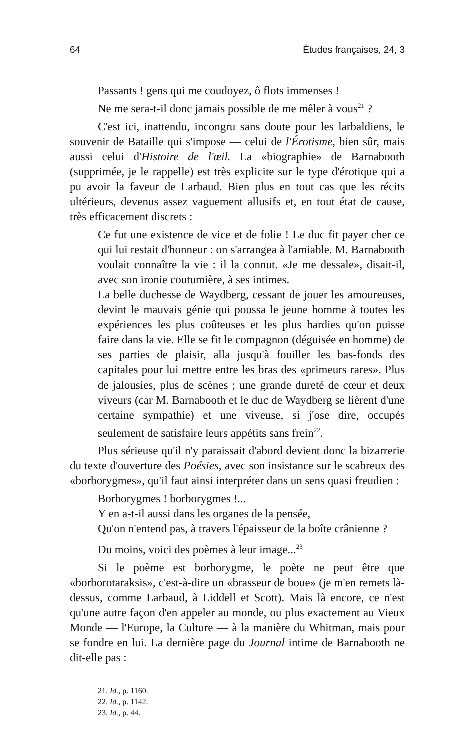64 Études françaises, 24, 3
Passants ! gens qui me coudoyez, ô flots immenses !
Ne me sera-t-il donc jamais possible de me mêler à vous<sup>21</sup> ?
C'est ici, inattendu, incongru sans doute pour les larbaldiens, le souvenir de Bataille qui s'impose — celui de l'Érotisme, bien sûr, mais aussi celui d'Histoire de l'œil. La «biographie» de Barnabooth (supprimée, je le rappelle) est très explicite sur le type d'érotique qui a pu avoir la faveur de Larbaud. Bien plus en tout cas que les récits ultérieurs, devenus assez vaguement allusifs et, en tout état de cause, très efficacement discrets :
Ce fut une existence de vice et de folie ! Le duc fit payer cher ce qui lui restait d'honneur : on s'arrangea à l'amiable. M. Barnabooth voulait connaître la vie : il la connut. «Je me dessale», disait-il, avec son ironie coutumière, à ses intimes.
La belle duchesse de Waydberg, cessant de jouer les amoureuses, devint le mauvais génie qui poussa le jeune homme à toutes les expériences les plus coûteuses et les plus hardies qu'on puisse faire dans la vie. Elle se fit le compagnon (déguisée en homme) de ses parties de plaisir, alla jusqu'à fouiller les bas-fonds des capitales pour lui mettre entre les bras des «primeurs rares». Plus de jalousies, plus de scènes ; une grande dureté de cœur et deux viveurs (car M. Barnabooth et le duc de Waydberg se lièrent d'une certaine sympathie) et une viveuse, si j'ose dire, occupés seulement de satisfaire leurs appétits sans frein<sup>22</sup>.
Plus sérieuse qu'il n'y paraissait d'abord devient donc la bizarrerie du texte d'ouverture des Poésies, avec son insistance sur le scabreux des «borborygmes», qu'il faut ainsi interpréter dans un sens quasi freudien :
Borborygmes ! borborygmes !...
Y en a-t-il aussi dans les organes de la pensée,
Qu'on n'entend pas, à travers l'épaisseur de la boîte crânienne ?
Du moins, voici des poèmes à leur image...<sup>23</sup>
Si le poème est borborygme, le poète ne peut être que «borborotaraksis», c'est-à-dire un «brasseur de boue» (je m'en remets là-dessus, comme Larbaud, à Liddell et Scott). Mais là encore, ce n'est qu'une autre façon d'en appeler au monde, ou plus exactement au Vieux Monde — l'Europe, la Culture — à la manière du Whitman, mais pour se fondre en lui. La dernière page du Journal intime de Barnabooth ne dit-elle pas :
21. Id., p. 1160.
22. Id., p. 1142.
23. Id., p. 44.